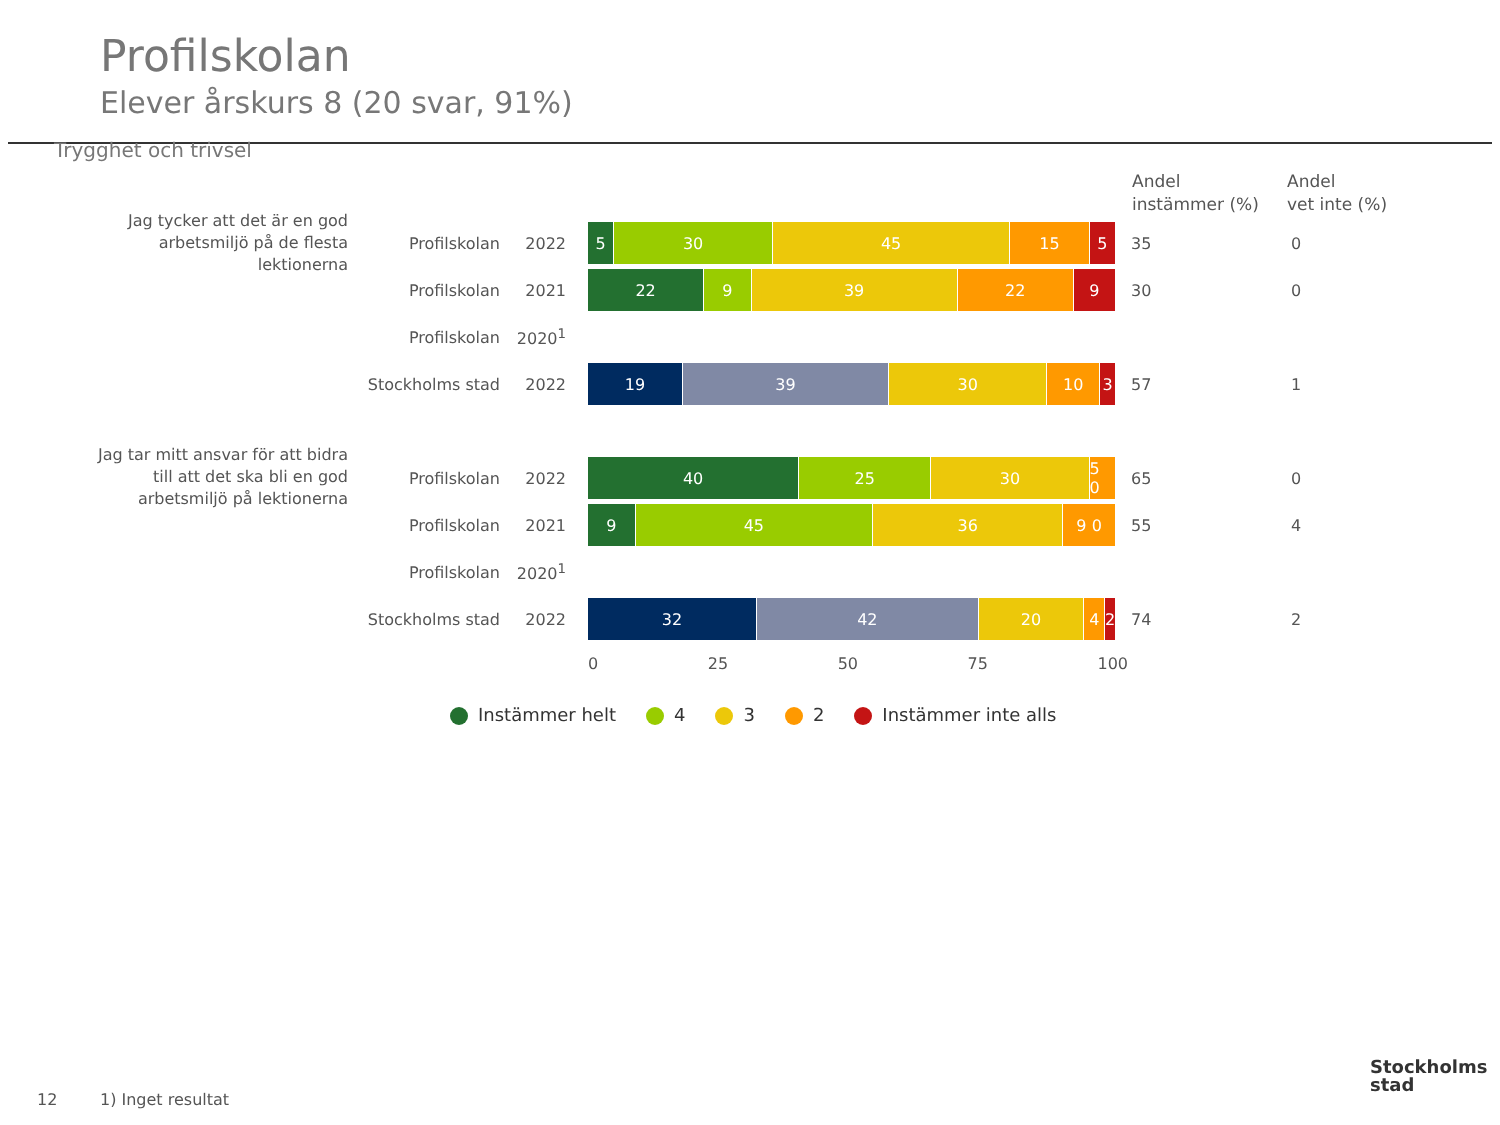Profilskolan
Elever årskurs 8 (20 svar, 91%)
Trygghet och trivsel
Andel
instämmer (%)
Andel
vet inte (%)
Jag tycker att det är en god arbetsmiljö på de flesta lektionerna
Profilskolan 2022
5 30 45 15 5
35 0
Profilskolan 2021
22 9 39 22 9
30 0
Profilskolan 2020<sup>1</sup>
Stockholms stad
2022
19 39 30 10 3
57 1
Jag tar mitt ansvar för att bidra till att det ska bli en god arbetsmiljö på lektionerna
Profilskolan 2022
40 25 30 5 0
65 0
Profilskolan 2021
9 45 36 9 0
55 4
Profilskolan 2020<sup>1</sup>
Stockholms stad
2022
32 42 20 4 2
74 2
0 25 50 75 100
Instämmer helt 4 3 2 Instämmer inte alls
12 1) Inget resultat
Stockholms
stad